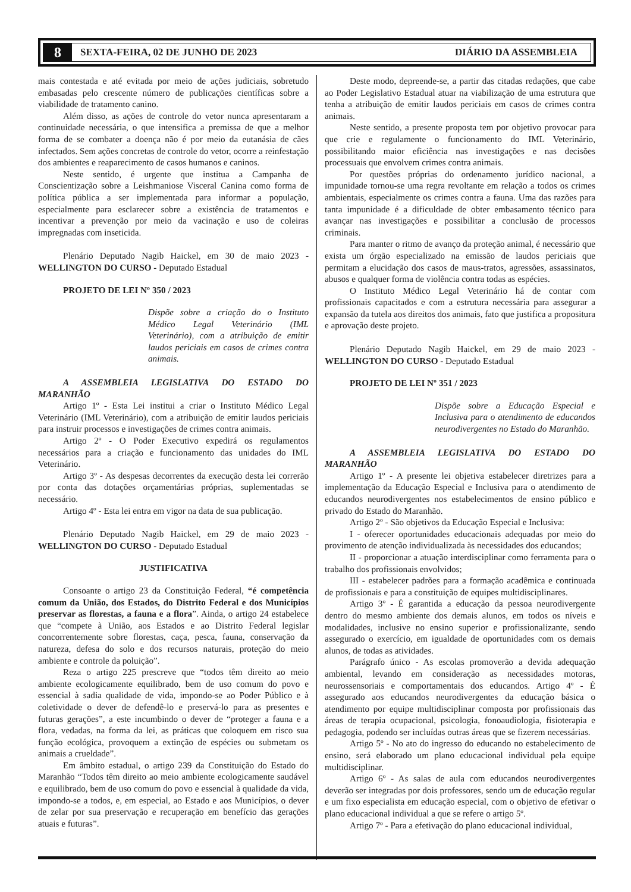8 SEXTA-FEIRA, 02 DE JUNHO DE 2023 DIÁRIO DA ASSEMBLEIA
mais contestada e até evitada por meio de ações judiciais, sobretudo embasadas pelo crescente número de publicações científicas sobre a viabilidade de tratamento canino.
Além disso, as ações de controle do vetor nunca apresentaram a continuidade necessária, o que intensifica a premissa de que a melhor forma de se combater a doença não é por meio da eutanásia de cães infectados. Sem ações concretas de controle do vetor, ocorre a reinfestação dos ambientes e reaparecimento de casos humanos e caninos.
Neste sentido, é urgente que institua a Campanha de Conscientização sobre a Leishmaniose Visceral Canina como forma de política pública a ser implementada para informar a população, especialmente para esclarecer sobre a existência de tratamentos e incentivar a prevenção por meio da vacinação e uso de coleiras impregnadas com inseticida.
Plenário Deputado Nagib Haickel, em 30 de maio 2023 - WELLINGTON DO CURSO - Deputado Estadual
PROJETO DE LEI Nº 350 / 2023
Dispõe sobre a criação do o Instituto Médico Legal Veterinário (IML Veterinário), com a atribuição de emitir laudos periciais em casos de crimes contra animais.
A ASSEMBLEIA LEGISLATIVA DO ESTADO DO MARANHÃO
Artigo 1º - Esta Lei institui a criar o Instituto Médico Legal Veterinário (IML Veterinário), com a atribuição de emitir laudos periciais para instruir processos e investigações de crimes contra animais.
Artigo 2º - O Poder Executivo expedirá os regulamentos necessários para a criação e funcionamento das unidades do IML Veterinário.
Artigo 3º - As despesas decorrentes da execução desta lei correrão por conta das dotações orçamentárias próprias, suplementadas se necessário.
Artigo 4º - Esta lei entra em vigor na data de sua publicação.
Plenário Deputado Nagib Haickel, em 29 de maio 2023 - WELLINGTON DO CURSO - Deputado Estadual
JUSTIFICATIVA
Consoante o artigo 23 da Constituição Federal, “é competência comum da União, dos Estados, do Distrito Federal e dos Municípios preservar as florestas, a fauna e a flora”. Ainda, o artigo 24 estabelece que “compete à União, aos Estados e ao Distrito Federal legislar concorrentemente sobre florestas, caça, pesca, fauna, conservação da natureza, defesa do solo e dos recursos naturais, proteção do meio ambiente e controle da poluição”.
Reza o artigo 225 prescreve que “todos têm direito ao meio ambiente ecologicamente equilibrado, bem de uso comum do povo e essencial à sadia qualidade de vida, impondo-se ao Poder Público e à coletividade o dever de defendê-lo e preservá-lo para as presentes e futuras gerações”, a este incumbindo o dever de “proteger a fauna e a flora, vedadas, na forma da lei, as práticas que coloquem em risco sua função ecológica, provoquem a extinção de espécies ou submetam os animais a crueldade”.
Em âmbito estadual, o artigo 239 da Constituição do Estado do Maranhão “Todos têm direito ao meio ambiente ecologicamente saudável e equilibrado, bem de uso comum do povo e essencial à qualidade da vida, impondo-se a todos, e, em especial, ao Estado e aos Municípios, o dever de zelar por sua preservação e recuperação em benefício das gerações atuais e futuras”.
Deste modo, depreende-se, a partir das citadas redações, que cabe ao Poder Legislativo Estadual atuar na viabilização de uma estrutura que tenha a atribuição de emitir laudos periciais em casos de crimes contra animais.
Neste sentido, a presente proposta tem por objetivo provocar para que crie e regulamente o funcionamento do IML Veterinário, possibilitando maior eficiência nas investigações e nas decisões processuais que envolvem crimes contra animais.
Por questões próprias do ordenamento jurídico nacional, a impunidade tornou-se uma regra revoltante em relação a todos os crimes ambientais, especialmente os crimes contra a fauna. Uma das razões para tanta impunidade é a dificuldade de obter embasamento técnico para avançar nas investigações e possibilitar a conclusão de processos criminais.
Para manter o ritmo de avanço da proteção animal, é necessário que exista um órgão especializado na emissão de laudos periciais que permitam a elucidação dos casos de maus-tratos, agressões, assassinatos, abusos e qualquer forma de violência contra todas as espécies.
O Instituto Médico Legal Veterinário há de contar com profissionais capacitados e com a estrutura necessária para assegurar a expansão da tutela aos direitos dos animais, fato que justifica a propositura e aprovação deste projeto.
Plenário Deputado Nagib Haickel, em 29 de maio 2023 - WELLINGTON DO CURSO - Deputado Estadual
PROJETO DE LEI Nº 351 / 2023
Dispõe sobre a Educação Especial e Inclusiva para o atendimento de educandos neurodivergentes no Estado do Maranhão.
A ASSEMBLEIA LEGISLATIVA DO ESTADO DO MARANHÃO
Artigo 1º - A presente lei objetiva estabelecer diretrizes para a implementação da Educação Especial e Inclusiva para o atendimento de educandos neurodivergentes nos estabelecimentos de ensino público e privado do Estado do Maranhão.
Artigo 2º - São objetivos da Educação Especial e Inclusiva:
I - oferecer oportunidades educacionais adequadas por meio do provimento de atenção individualizada às necessidades dos educandos;
II - proporcionar a atuação interdisciplinar como ferramenta para o trabalho dos profissionais envolvidos;
III - estabelecer padrões para a formação acadêmica e continuada de profissionais e para a constituição de equipes multidisciplinares.
Artigo 3º - É garantida a educação da pessoa neurodivergente dentro do mesmo ambiente dos demais alunos, em todos os níveis e modalidades, inclusive no ensino superior e profissionalizante, sendo assegurado o exercício, em igualdade de oportunidades com os demais alunos, de todas as atividades.
Parágrafo único - As escolas promoverão a devida adequação ambiental, levando em consideração as necessidades motoras, neurossensoriais e comportamentais dos educandos. Artigo 4º - É assegurado aos educandos neurodivergentes da educação básica o atendimento por equipe multidisciplinar composta por profissionais das áreas de terapia ocupacional, psicologia, fonoaudiologia, fisioterapia e pedagogia, podendo ser incluídas outras áreas que se fizerem necessárias.
Artigo 5º - No ato do ingresso do educando no estabelecimento de ensino, será elaborado um plano educacional individual pela equipe multidisciplinar.
Artigo 6º - As salas de aula com educandos neurodivergentes deverão ser integradas por dois professores, sendo um de educação regular e um fixo especialista em educação especial, com o objetivo de efetivar o plano educacional individual a que se refere o artigo 5º.
Artigo 7º - Para a efetivação do plano educacional individual,